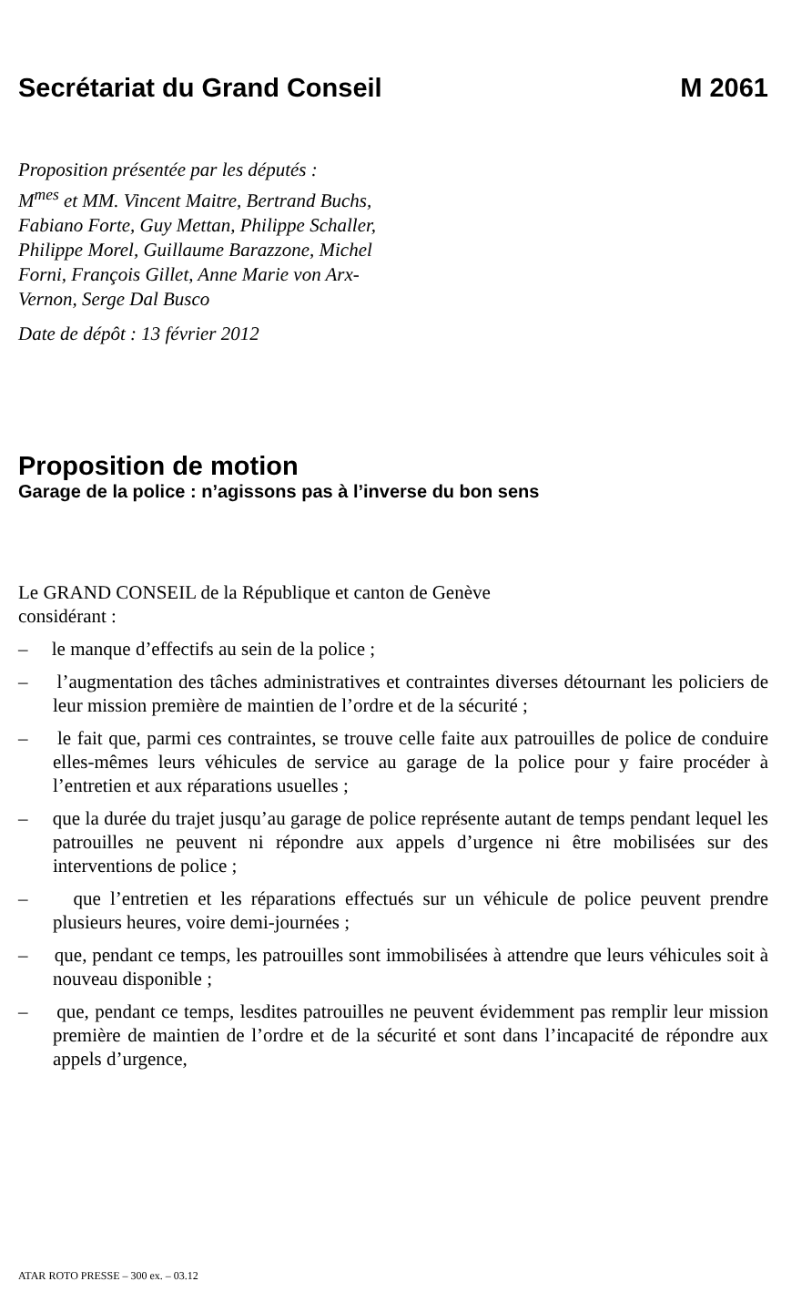Secrétariat du Grand Conseil M 2061
Proposition présentée par les députés :
M<sup>mes</sup> et MM. Vincent Maitre, Bertrand Buchs,
Fabiano Forte, Guy Mettan, Philippe Schaller,
Philippe Morel, Guillaume Barazzone, Michel
Forni, François Gillet, Anne Marie von Arx-
Vernon, Serge Dal Busco
Date de dépôt : 13 février 2012
Proposition de motion
Garage de la police : n’agissons pas à l’inverse du bon sens
Le GRAND CONSEIL de la République et canton de Genève
considérant :
– le manque d’effectifs au sein de la police ;
– l’augmentation des tâches administratives et contraintes diverses détournant les policiers de leur mission première de maintien de l’ordre et de la sécurité ;
– le fait que, parmi ces contraintes, se trouve celle faite aux patrouilles de police de conduire elles-mêmes leurs véhicules de service au garage de la police pour y faire procéder à l’entretien et aux réparations usuelles ;
– que la durée du trajet jusqu’au garage de police représente autant de temps pendant lequel les patrouilles ne peuvent ni répondre aux appels d’urgence ni être mobilisées sur des interventions de police ;
– que l’entretien et les réparations effectués sur un véhicule de police peuvent prendre plusieurs heures, voire demi-journées ;
– que, pendant ce temps, les patrouilles sont immobilisées à attendre que leurs véhicules soit à nouveau disponible ;
– que, pendant ce temps, lesdites patrouilles ne peuvent évidemment pas remplir leur mission première de maintien de l’ordre et de la sécurité et sont dans l’incapacité de répondre aux appels d’urgence,
ATAR ROTO PRESSE – 300 ex. – 03.12